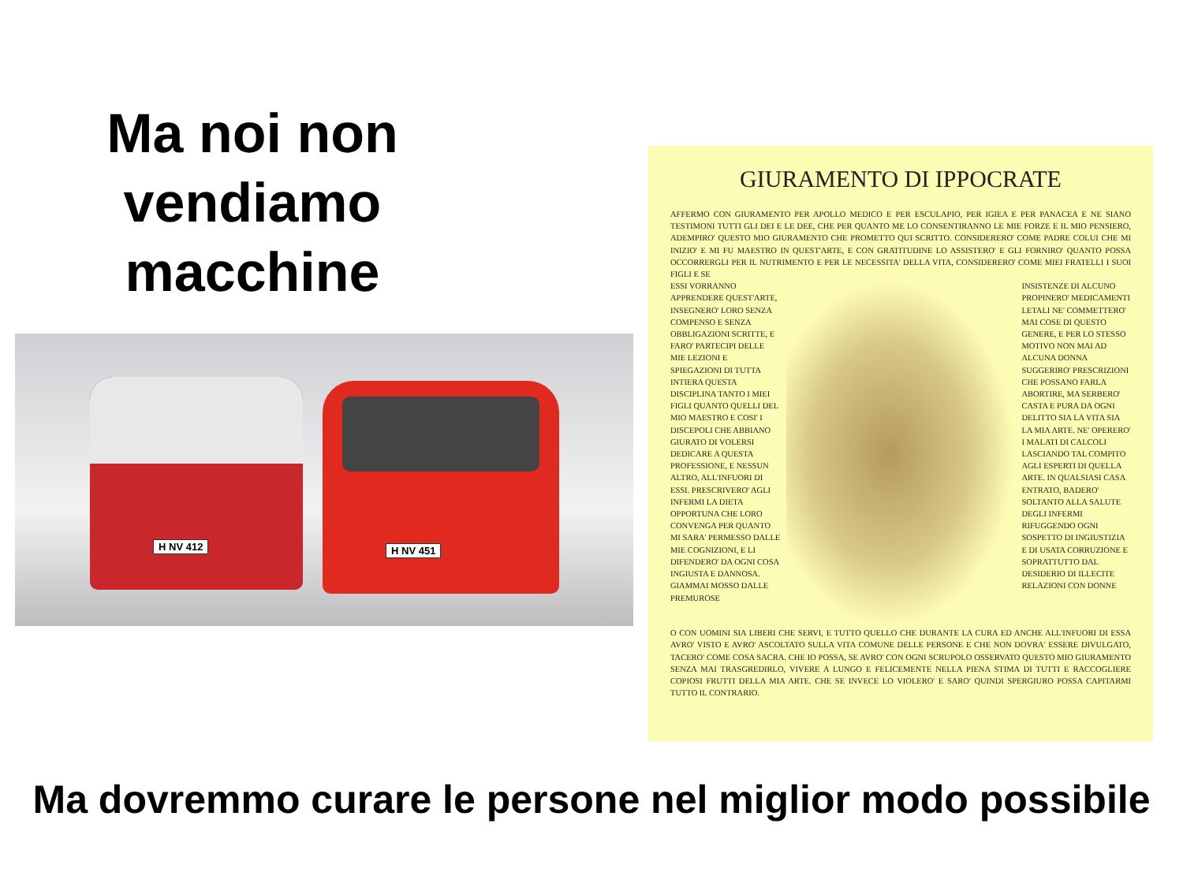Ma noi non vendiamo macchine
H NV 412 H NV 451
GIURAMENTO DI IPPOCRATE
AFFERMO CON GIURAMENTO PER APOLLO MEDICO E PER ESCULAPIO, PER IGIEA E PER PANACEA E NE SIANO TESTIMONI TUTTI GLI DEI E LE DEE, CHE PER QUANTO ME LO CONSENTIRANNO LE MIE FORZE E IL MIO PENSIERO, ADEMPIRO' QUESTO MIO GIURAMENTO CHE PROMETTO QUI SCRITTO. CONSIDERERO' COME PADRE COLUI CHE MI INIZIO' E MI FU MAESTRO IN QUEST'ARTE, E CON GRATITUDINE LO ASSISTERO' E GLI FORNIRO' QUANTO POSSA OCCORRERGLI PER IL NUTRIMENTO E PER LE NECESSITA' DELLA VITA, CONSIDERERO' COME MIEI FRATELLI I SUOI FIGLI E SE
ESSI VORRANNO APPRENDERE QUEST'ARTE, INSEGNERO' LORO SENZA COMPENSO E SENZA OBBLIGAZIONI SCRITTE, E FARO' PARTECIPI DELLE MIE LEZIONI E SPIEGAZIONI DI TUTTA INTIERA QUESTA DISCIPLINA TANTO I MIEI FIGLI QUANTO QUELLI DEL MIO MAESTRO E COSI' I DISCEPOLI CHE ABBIANO GIURATO DI VOLERSI DEDICARE A QUESTA PROFESSIONE, E NESSUN ALTRO, ALL'INFUORI DI ESSI. PRESCRIVERO' AGLI INFERMI LA DIETA OPPORTUNA CHE LORO CONVENGA PER QUANTO MI SARA' PERMESSO DALLE MIE COGNIZIONI, E LI DIFENDERO' DA OGNI COSA INGIUSTA E DANNOSA. GIAMMAI MOSSO DALLE PREMUROSE
INSISTENZE DI ALCUNO PROPINERO' MEDICAMENTI LETALI NE' COMMETTERO' MAI COSE DI QUESTO GENERE, E PER LO STESSO MOTIVO NON MAI AD ALCUNA DONNA SUGGERIRO' PRESCRIZIONI CHE POSSANO FARLA ABORTIRE, MA SERBERO' CASTA E PURA DA OGNI DELITTO SIA LA VITA SIA LA MIA ARTE. NE' OPERERO' I MALATI DI CALCOLI LASCIANDO TAL COMPITO AGLI ESPERTI DI QUELLA ARTE. IN QUALSIASI CASA ENTRATO, BADERO' SOLTANTO ALLA SALUTE DEGLI INFERMI RIFUGGENDO OGNI SOSPETTO DI INGIUSTIZIA E DI USATA CORRUZIONE E SOPRATTUTTO DAL DESIDERIO DI ILLECITE RELAZIONI CON DONNE
O CON UOMINI SIA LIBERI CHE SERVI, E TUTTO QUELLO CHE DURANTE LA CURA ED ANCHE ALL'INFUORI DI ESSA AVRO' VISTO E AVRO' ASCOLTATO SULLA VITA COMUNE DELLE PERSONE E CHE NON DOVRA' ESSERE DIVULGATO, TACERO' COME COSA SACRA. CHE IO POSSA, SE AVRO' CON OGNI SCRUPOLO OSSERVATO QUESTO MIO GIURAMENTO SENZA MAI TRASGREDIRLO, VIVERE A LUNGO E FELICEMENTE NELLA PIENA STIMA DI TUTTI E RACCOGLIERE COPIOSI FRUTTI DELLA MIA ARTE. CHE SE INVECE LO VIOLERO' E SARO' QUINDI SPERGIURO POSSA CAPITARMI TUTTO IL CONTRARIO.
Ma dovremmo curare le persone nel miglior modo possibile